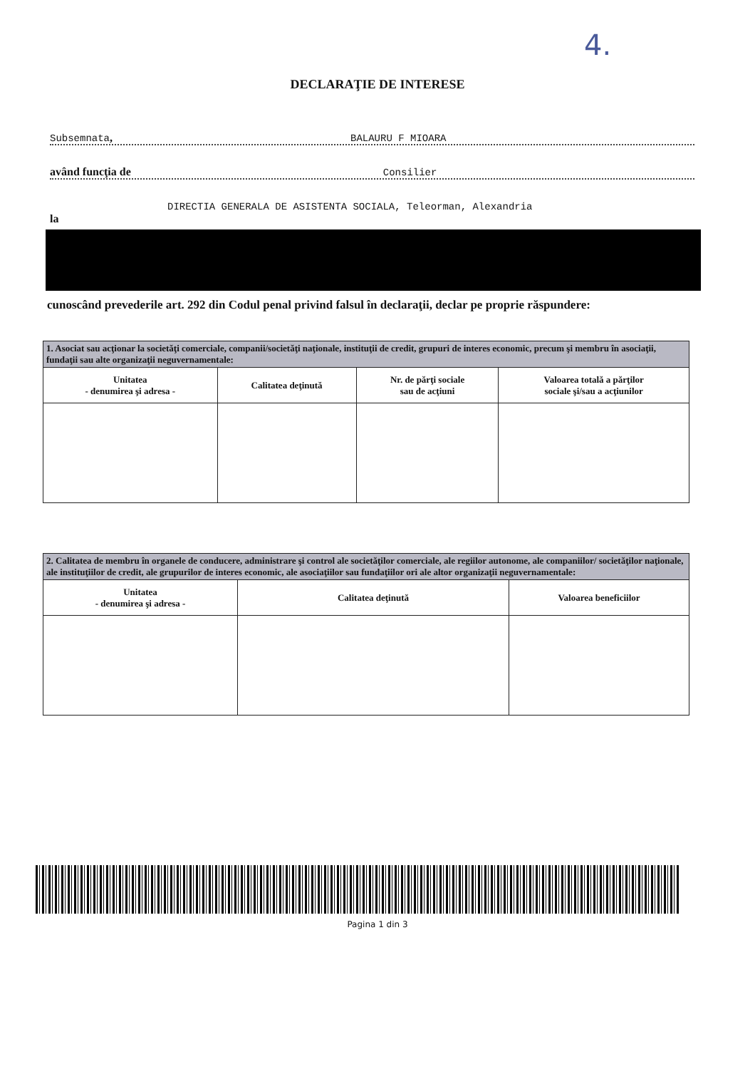4.
DECLARAŢIE DE INTERESE
Subsemnata, BALAURU F MIOARA
având funcţia de Consilier
DIRECTIA GENERALA DE ASISTENTA SOCIALA, Teleorman, Alexandria
la
cunoscând prevederile art. 292 din Codul penal privind falsul în declaraţii, declar pe proprie răspundere:
| 1. Asociat sau acţionar la societăţi comerciale, companii/societăţi naţionale, instituţii de credit, grupuri de interes economic, precum şi membru în asociaţii, fundaţii sau alte organizaţii neguvernamentale: | | | |
| Unitatea - denumirea şi adresa - | Calitatea deţinută | Nr. de părţi sociale sau de acţiuni | Valoarea totală a părţilor sociale şi/sau a acţiunilor |
| 2. Calitatea de membru în organele de conducere, administrare şi control ale societăţilor comerciale, ale regiilor autonome, ale companiilor/ societăţilor naţionale, ale instituţiilor de credit, ale grupurilor de interes economic, ale asociaţiilor sau fundaţiilor ori ale altor organizaţii neguvernamentale: | | |
| Unitatea - denumirea şi adresa - | Calitatea deţinută | Valoarea beneficiilor |
Pagina 1 din 3